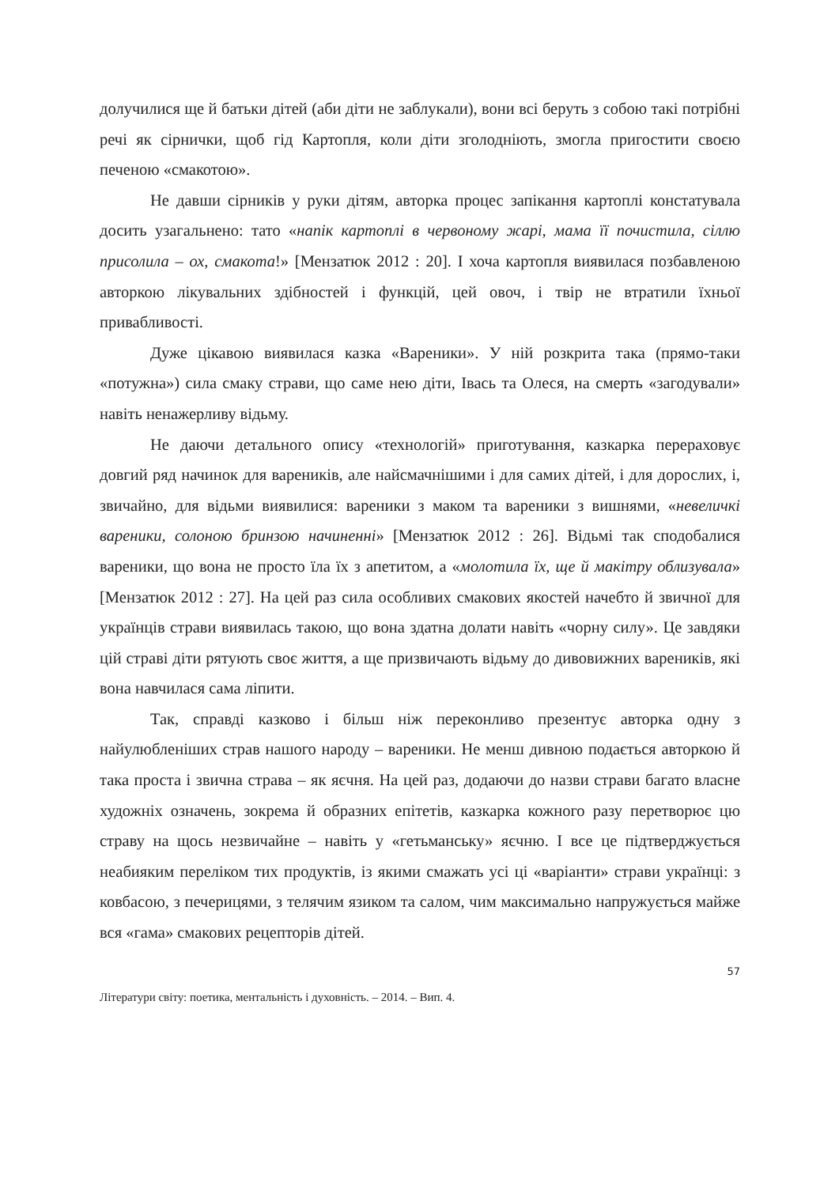долучилися ще й батьки дітей (аби діти не заблукали), вони всі беруть з собою такі потрібні речі як сірнички, щоб гід Картопля, коли діти зголодніють, змогла пригостити своєю печеною «смакотою».
Не давши сірників у руки дітям, авторка процес запікання картоплі констатувала досить узагальнено: тато «напік картоплі в червоному жарі, мама її почистила, сіллю присолила – ох, смакота!» [Мензатюк 2012 : 20]. І хоча картопля виявилася позбавленою авторкою лікувальних здібностей і функцій, цей овоч, і твір не втратили їхньої привабливості.
Дуже цікавою виявилася казка «Вареники». У ній розкрита така (прямо-таки «потужна») сила смаку страви, що саме нею діти, Івась та Олеся, на смерть «загодували» навіть ненажерливу відьму.
Не даючи детального опису «технологій» приготування, казкарка перераховує довгий ряд начинок для вареників, але найсмачнішими і для самих дітей, і для дорослих, і, звичайно, для відьми виявилися: вареники з маком та вареники з вишнями, «невеличкі вареники, солоною бринзою начиненні» [Мензатюк 2012 : 26]. Відьмі так сподобалися вареники, що вона не просто їла їх з апетитом, а «молотила їх, ще й макітру облизувала» [Мензатюк 2012 : 27]. На цей раз сила особливих смакових якостей начебто й звичної для українців страви виявилась такою, що вона здатна долати навіть «чорну силу». Це завдяки цій страві діти рятують своє життя, а ще призвичають відьму до дивовижних вареників, які вона навчилася сама ліпити.
Так, справді казково і більш ніж переконливо презентує авторка одну з найулюбленіших страв нашого народу – вареники. Не менш дивною подається авторкою й така проста і звична страва – як яєчня. На цей раз, додаючи до назви страви багато власне художніх означень, зокрема й образних епітетів, казкарка кожного разу перетворює цю страву на щось незвичайне – навіть у «гетьманську» яєчню. І все це підтверджується неабияким переліком тих продуктів, із якими смажать усі ці «варіанти» страви українці: з ковбасою, з печерицями, з телячим язиком та салом, чим максимально напружується майже вся «гама» смакових рецепторів дітей.
57
Літератури світу: поетика, ментальність і духовність. – 2014. – Вип. 4.